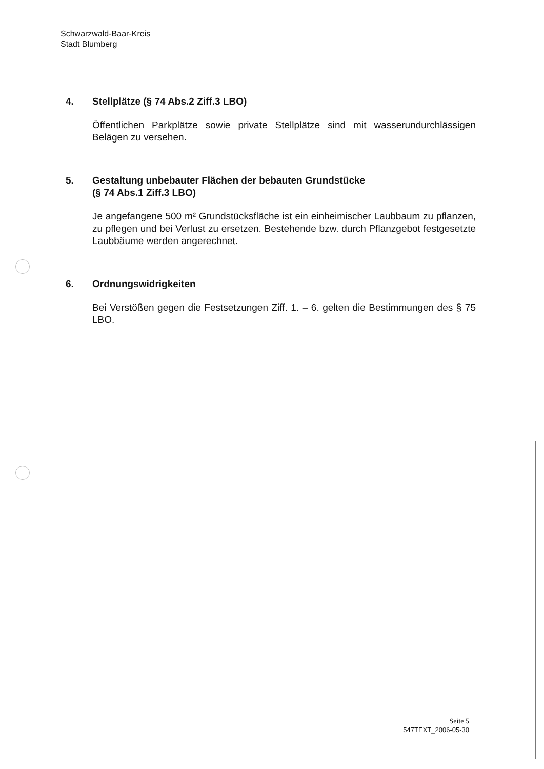Schwarzwald-Baar-Kreis
Stadt Blumberg
4. Stellplätze (§ 74 Abs.2 Ziff.3 LBO)
Öffentlichen Parkplätze sowie private Stellplätze sind mit wasserun­durchlässigen Belägen zu versehen.
5. Gestaltung unbebauter Flächen der bebauten Grundstücke
(§ 74 Abs.1 Ziff.3 LBO)
Je angefangene 500 m² Grundstücksfläche ist ein einheimischer Laubbaum zu pflanzen, zu pflegen und bei Verlust zu ersetzen. Bestehende bzw. durch Pflanzgebot festgesetzte Laubbäume werden angerechnet.
6. Ordnungswidrigkeiten
Bei Verstößen gegen die Festsetzungen Ziff. 1. – 6. gelten die Bestim­mungen des § 75 LBO.
Seite 5
547TEXT_2006-05-30